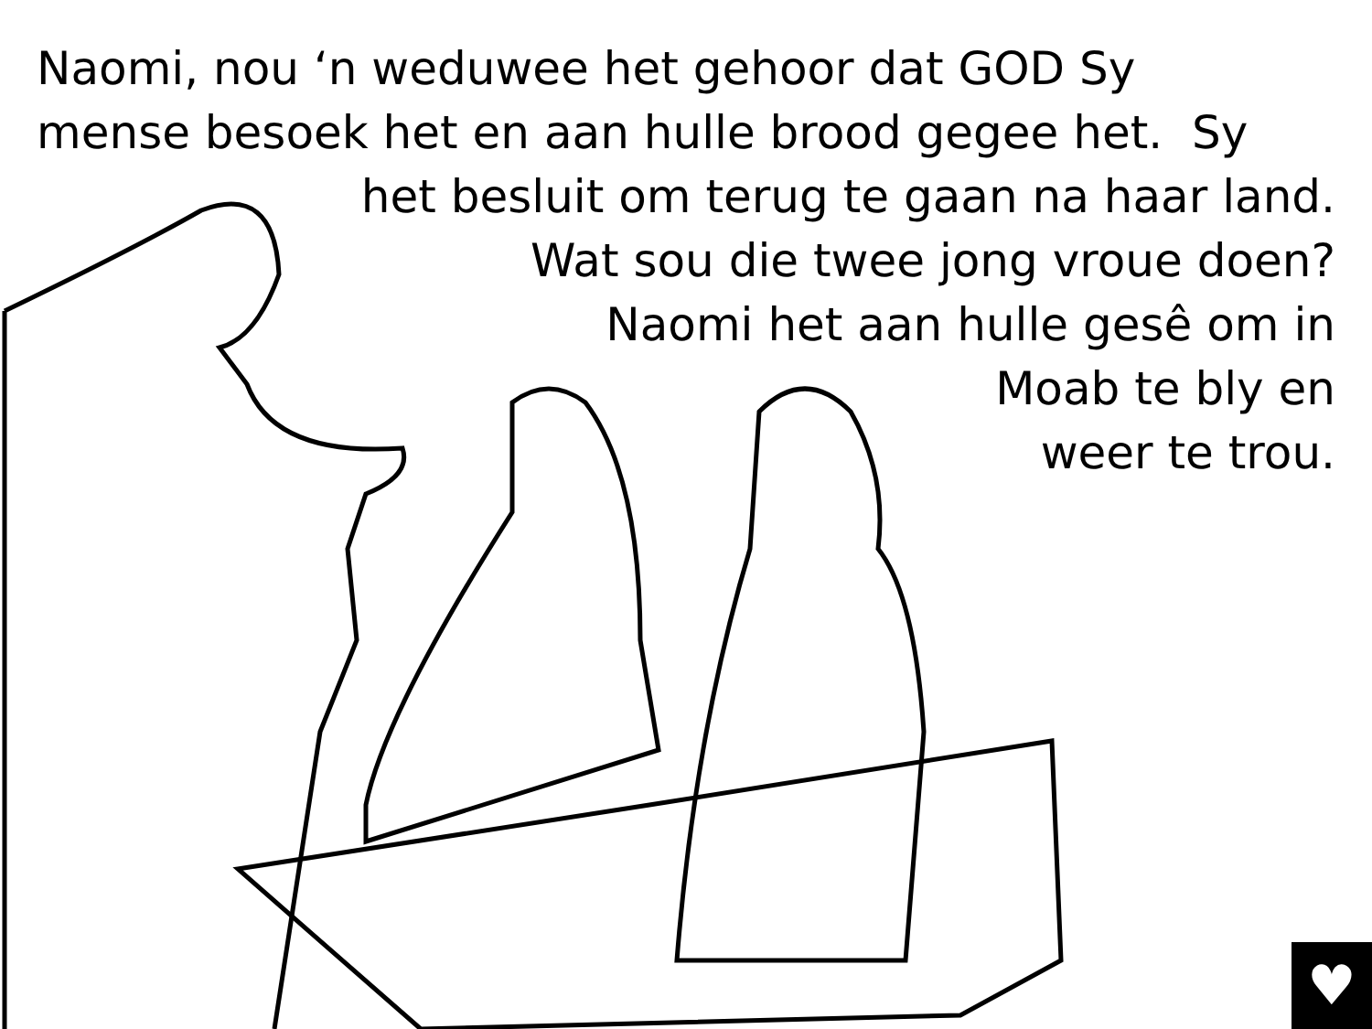Naomi, nou ‘n weduwee het gehoor dat GOD Sy
mense besoek het en aan hulle brood gegee het. Sy
het besluit om terug te gaan na haar land.
Wat sou die twee jong vroue doen?
Naomi het aan hulle gesê om in
Moab te bly en
weer te trou.
♥